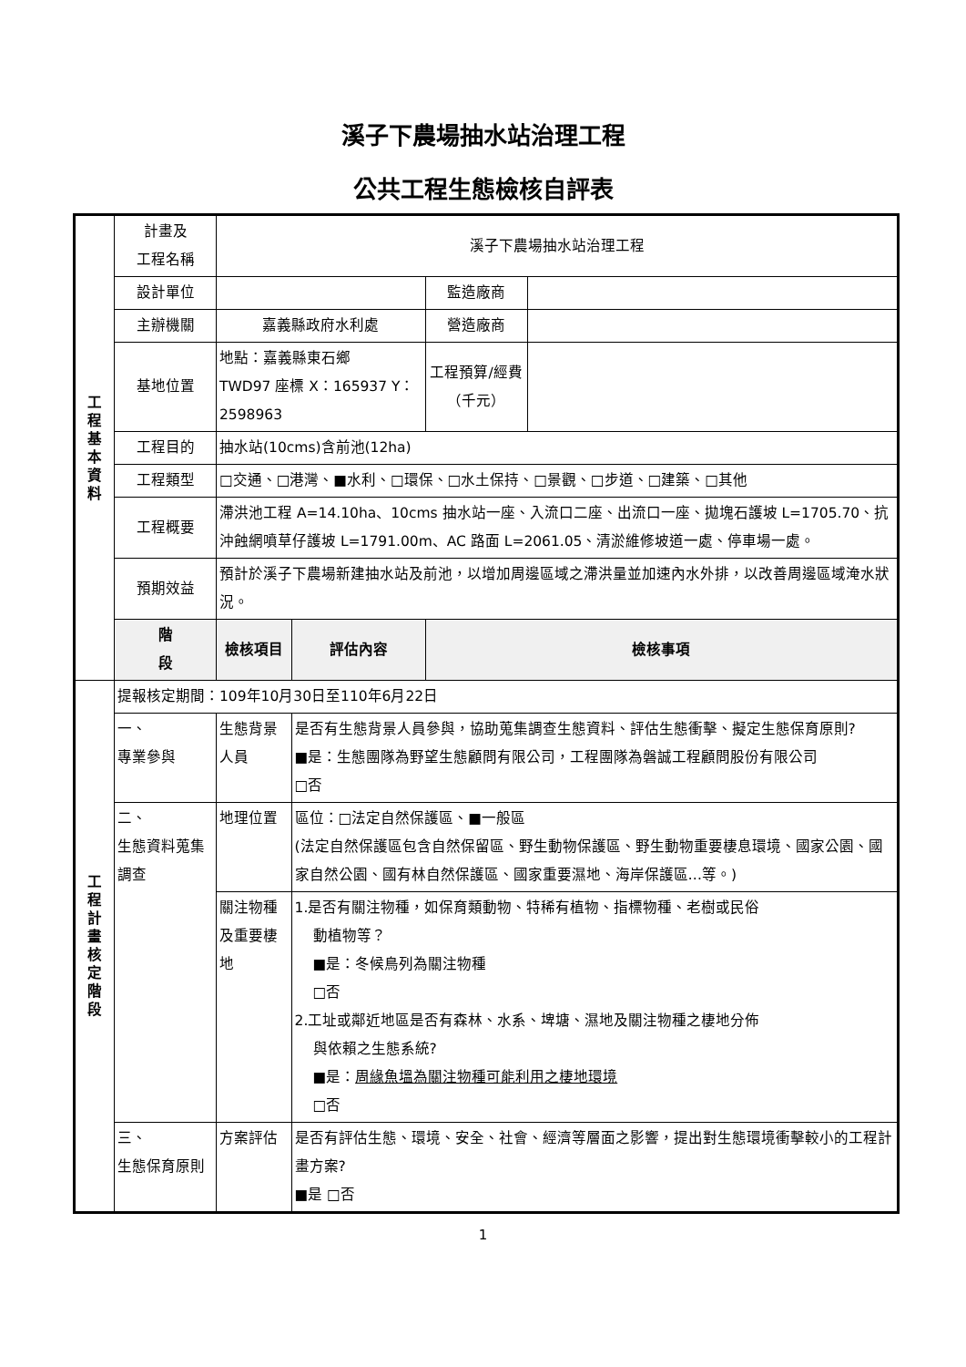溪子下農場抽水站治理工程
公共工程生態檢核自評表
| 工 程 基 本 資 料 | 計畫及 工程名稱 | 溪子下農場抽水站治理工程 | | | |
| | 設計單位 | | | 監造廠商 | |
| | 主辦機關 | 嘉義縣政府水利處 | | 營造廠商 | |
| | 基地位置 | 地點：嘉義縣東石鄉 TWD97 座標 X：165937 Y：2598963 | | 工程預算/經費 （千元） | |
| | 工程目的 | 抽水站(10cms)含前池(12ha) | | | |
| | 工程類型 | □交通、□港灣、■水利、□環保、□水土保持、□景觀、□步道、□建築、□其他 | | | |
| | 工程概要 | 滯洪池工程 A=14.10ha、10cms 抽水站一座、入流口二座、出流口一座、拋塊石護坡 L=1705.70、抗沖蝕網噴草仔護坡 L=1791.00m、AC 路面 L=2061.05、清淤維修坡道一處、停車場一處。 | | | |
| | 預期效益 | 預計於溪子下農場新建抽水站及前池，以增加周邊區域之滯洪量並加速內水外排，以改善周邊區域淹水狀況。 | | | |
| | 階 段 | 檢核項目 | 評估內容 | 檢核事項 | |
| 工 程 計 畫 核 定 階 段 | 提報核定期間：109年10月30日至110年6月22日 | | | | |
| | 一、 專業參與 | 生態背景人員 | 是否有生態背景人員參與，協助蒐集調查生態資料、評估生態衝擊、擬定生態保育原則? ■是：生態團隊為野望生態顧問有限公司，工程團隊為磐誠工程顧問股份有限公司 □否 | | |
| | 二、 生態資料蒐集調查 | 地理位置 | 區位：□法定自然保護區、■一般區 (法定自然保護區包含自然保留區、野生動物保護區、野生動物重要棲息環境、國家公園、國家自然公園、國有林自然保護區、國家重要濕地、海岸保護區…等。) | | |
| | | 關注物種及重要棲地 | 1.是否有關注物種，如保育類動物、特稀有植物、指標物種、老樹或民俗 動植物等？ ■是：冬候鳥列為關注物種 □否 2.工址或鄰近地區是否有森林、水系、埤塘、濕地及關注物種之棲地分佈 與依賴之生態系統? ■是： 周緣魚塭為關注物種可能利用之棲地環境 □否 | | |
| | 三、 生態保育原則 | 方案評估 | 是否有評估生態、環境、安全、社會、經濟等層面之影響，提出對生態環境衝擊較小的工程計畫方案? ■是 □否 | | |
1